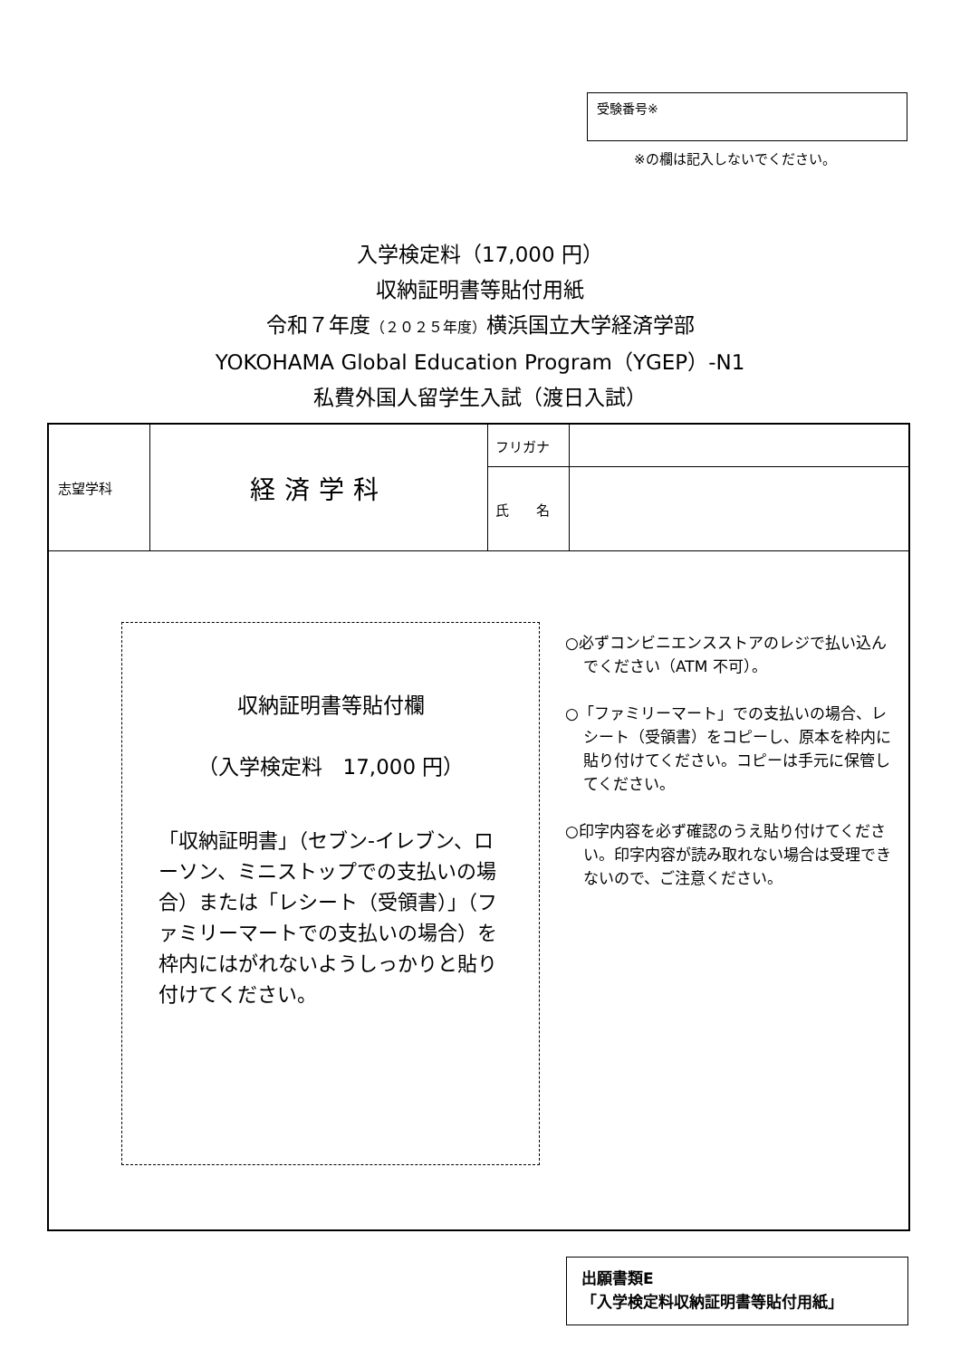受験番号※
※の欄は記入しないでください。
入学検定料（17,000 円）
収納証明書等貼付用紙
令和７年度（２０２５年度）横浜国立大学経済学部
YOKOHAMA Global Education Program（YGEP）-N1
私費外国人留学生入試（渡日入試）
| 志望学科 | 経済学科 | フリガナ | |
| | | 氏 名 | |
収納証明書等貼付欄
（入学検定料　17,000 円）
「収納証明書」（セブン-イレブン、ローソン、ミニストップでの支払いの場合）または「レシート（受領書）」（ファミリーマートでの支払いの場合）を枠内にはがれないようしっかりと貼り付けてください。
○必ずコンビニエンスストアのレジで払い込んでください（ATM 不可）。
○「ファミリーマート」での支払いの場合、レシート（受領書）をコピーし、原本を枠内に貼り付けてください。コピーは手元に保管してください。
○印字内容を必ず確認のうえ貼り付けてください。印字内容が読み取れない場合は受理できないので、ご注意ください。
出願書類E
「入学検定料収納証明書等貼付用紙」